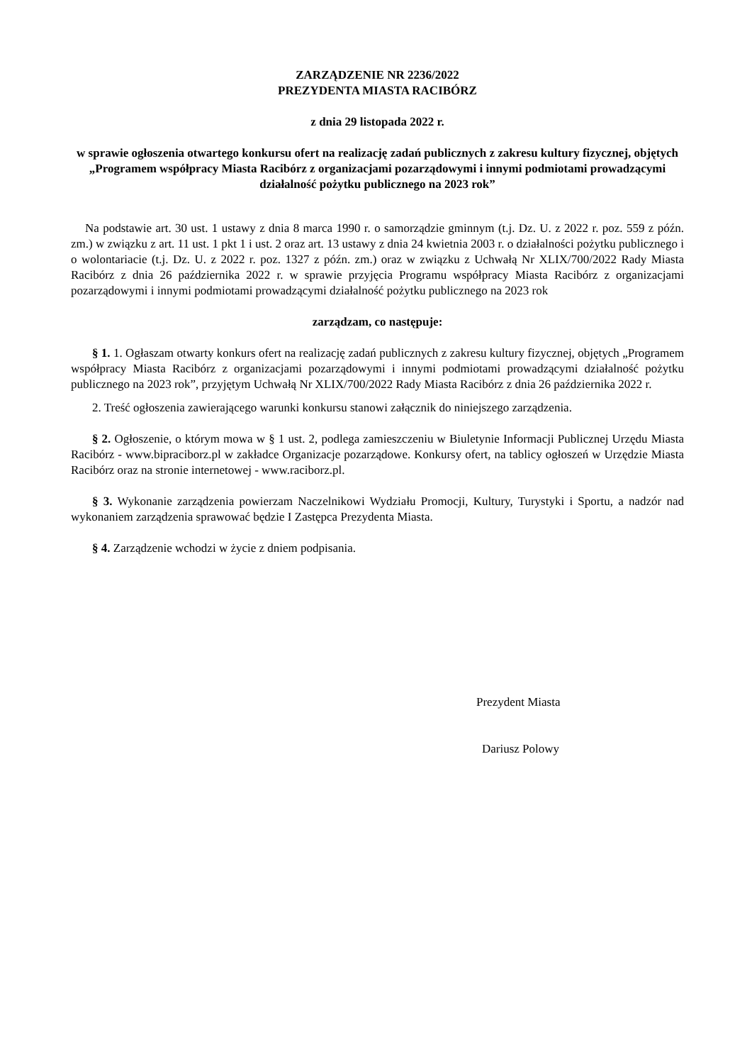ZARZĄDZENIE NR 2236/2022
PREZYDENTA MIASTA RACIBÓRZ
z dnia 29 listopada 2022 r.
w sprawie ogłoszenia otwartego konkursu ofert na realizację zadań publicznych z zakresu kultury fizycznej, objętych „Programem współpracy Miasta Racibórz z organizacjami pozarządowymi i innymi podmiotami prowadzącymi działalność pożytku publicznego na 2023 rok”
Na podstawie art. 30 ust. 1 ustawy z dnia 8 marca 1990 r. o samorządzie gminnym (t.j. Dz. U. z 2022 r. poz. 559 z późn. zm.) w związku z art. 11 ust. 1 pkt 1 i ust. 2 oraz art. 13 ustawy z dnia 24 kwietnia 2003 r. o działalności pożytku publicznego i o wolontariacie (t.j. Dz. U. z 2022 r. poz. 1327 z późn. zm.) oraz w związku z Uchwałą Nr XLIX/700/2022 Rady Miasta Racibórz z dnia 26 października 2022 r. w sprawie przyjęcia Programu współpracy Miasta Racibórz z organizacjami pozarządowymi i innymi podmiotami prowadzącymi działalność pożytku publicznego na 2023 rok
zarządzam, co następuje:
§ 1. 1. Ogłaszam otwarty konkurs ofert na realizację zadań publicznych z zakresu kultury fizycznej, objętych „Programem współpracy Miasta Racibórz z organizacjami pozarządowymi i innymi podmiotami prowadzącymi działalność pożytku publicznego na 2023 rok”, przyjętym Uchwałą Nr XLIX/700/2022 Rady Miasta Racibórz z dnia 26 października 2022 r.
2. Treść ogłoszenia zawierającego warunki konkursu stanowi załącznik do niniejszego zarządzenia.
§ 2. Ogłoszenie, o którym mowa w § 1 ust. 2, podlega zamieszczeniu w Biuletynie Informacji Publicznej Urzędu Miasta Racibórz - www.bipraciborz.pl w zakładce Organizacje pozarządowe. Konkursy ofert, na tablicy ogłoszeń w Urzędzie Miasta Racibórz oraz na stronie internetowej - www.raciborz.pl.
§ 3. Wykonanie zarządzenia powierzam Naczelnikowi Wydziału Promocji, Kultury, Turystyki i Sportu, a nadzór nad wykonaniem zarządzenia sprawować będzie I Zastępca Prezydenta Miasta.
§ 4. Zarządzenie wchodzi w życie z dniem podpisania.
Prezydent Miasta
Dariusz Polowy